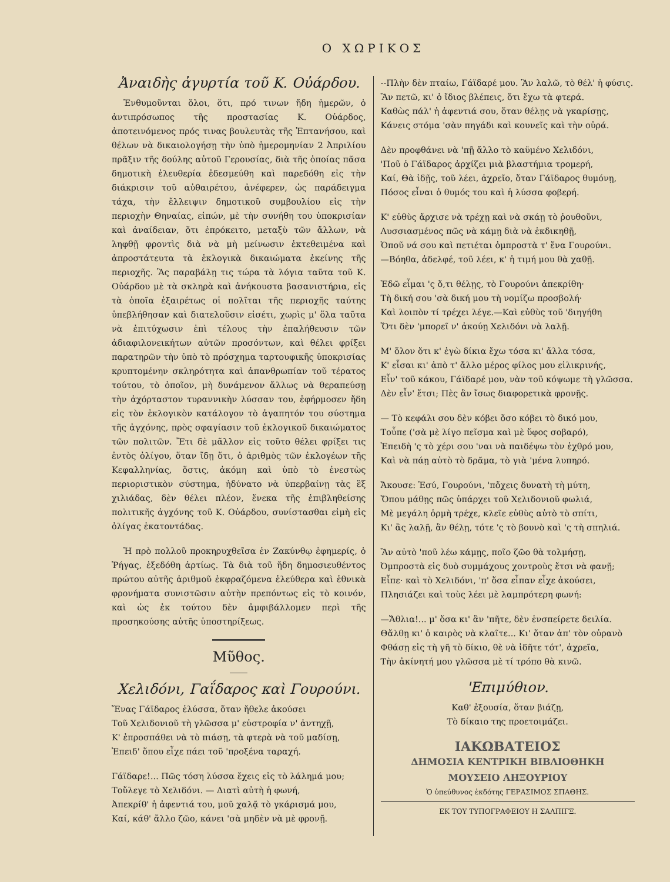Ο ΧΩΡΙΚΟΣ
Ἀναιδὴς ἀγυρτία τοῦ Κ. Οὐάρδου.
Ἐνθυμοῦνται ὅλοι, ὅτι, πρό τινων ἤδη ἡμερῶν, ὁ ἀντιπρόσωπος τῆς προστασίας Κ. Οὐάρδος, ἀποτεινόμενος πρός τινας βουλευτὰς τῆς Ἑπτανήσου, καὶ θέλων νὰ δικαιολογήσῃ τὴν ὑπὸ ἡμερομηνίαν 2 Ἀπριλίου πρᾶξιν τῆς δούλης αὐτοῦ Γερουσίας, διὰ τῆς ὁποίας πᾶσα δημοτικὴ ἐλευθερία ἐδεσμεύθη καὶ παρεδόθη εἰς τὴν διάκρισιν τοῦ αὐθαιρέτου, ἀνέφερεν, ὡς παράδειγμα τάχα, τὴν ἔλλειψιν δημοτικοῦ συμβουλίου εἰς τὴν περιοχὴν Θηναίας, εἰπών, μὲ τὴν συνήθη του ὑποκρισίαν καὶ ἀναίδειαν, ὅτι ἐπρόκειτο, μεταξὺ τῶν ἄλλων, νὰ ληφθῇ φροντὶς διὰ νὰ μὴ μείνωσιν ἐκτεθειμένα καὶ ἀπροστάτευτα τὰ ἐκλογικὰ δικαιώματα ἐκείνης τῆς περιοχῆς. Ἂς παραβάλῃ τις τώρα τὰ λόγια ταῦτα τοῦ Κ. Οὐάρδου μὲ τὰ σκληρὰ καὶ ἀνήκουστα βασανιστήρια, εἰς τὰ ὁποῖα ἐξαιρέτως οἱ πολῖται τῆς περιοχῆς ταύτης ὑπεβλήθησαν καὶ διατελοῦσιν εἰσέτι, χωρὶς μ' ὅλα ταῦτα νὰ ἐπιτύχωσιν ἐπὶ τέλους τὴν ἐπαλήθευσιν τῶν ἀδιαφιλονεικήτων αὐτῶν προσόντων, καὶ θέλει φρίξει παρατηρῶν τὴν ὑπὸ τὸ πρόσχημα ταρτουφικῆς ὑποκρισίας κρυπτομένην σκληρότητα καὶ ἀπανθρωπίαν τοῦ τέρατος τούτου, τὸ ὁποῖον, μὴ δυνάμενον ἄλλως νὰ θεραπεύσῃ τὴν ἀχόρταστον τυραννικὴν λύσσαν του, ἐφήρμοσεν ἤδη εἰς τὸν ἐκλογικὸν κατάλογον τὸ ἀγαπητόν του σύστημα τῆς ἀγχόνης, πρὸς σφαγίασιν τοῦ ἐκλογικοῦ δικαιώματος τῶν πολιτῶν. Ἔτι δὲ μᾶλλον εἰς τοῦτο θέλει φρίξει τις ἐντὸς ὀλίγου, ὅταν ἴδῃ ὅτι, ὁ ἀριθμὸς τῶν ἐκλογέων τῆς Κεφαλληνίας, ὅστις, ἀκόμη καὶ ὑπὸ τὸ ἐνεστὼς περιοριστικὸν σύστημα, ἠδύνατο νὰ ὑπερβαίνῃ τὰς ἓξ χιλιάδας, δὲν θέλει πλέον, ἕνεκα τῆς ἐπιβληθείσης πολιτικῆς ἀγχόνης τοῦ Κ. Οὐάρδου, συνίστασθαι εἰμὴ εἰς ὀλίγας ἑκατοντάδας.
Ἡ πρὸ πολλοῦ προκηρυχθεῖσα ἐν Ζακύνθῳ ἐφημερίς, ὁ Ῥήγας, ἐξεδόθη ἀρτίως. Τὰ διὰ τοῦ ἤδη δημοσιευθέντος πρώτου αὐτῆς ἀριθμοῦ ἐκφραζόμενα ἐλεύθερα καὶ ἐθνικὰ φρονήματα συνιστῶσιν αὐτὴν πρεπόντως εἰς τὸ κοινόν, καὶ ὡς ἐκ τούτου δὲν ἀμφιβάλλομεν περὶ τῆς προσηκούσης αὐτῆς ὑποστηρίξεως.
Μῦθος.
Χελιδόνι, Γαΐδαρος καὶ Γουρούνι.
Ἕνας Γάϊδαρος ἐλύσσα, ὅταν ἤθελε ἀκούσει
Τοῦ Χελιδονιοῦ τὴ γλῶσσα μ' εὐστροφία ν' ἀντηχῇ,
Κ' ἐπροσπάθει νὰ τὸ πιάσῃ, τὰ φτερὰ νὰ τοῦ μαδίσῃ,
Ἐπειδ' ὅπου εἶχε πάει τοῦ 'προξένα ταραχή.
Γάϊδαρε!... Πῶς τόση λύσσα ἔχεις εἰς τὸ λάλημά μου;
Τοὔλεγε τὸ Χελιδόνι. — Διατὶ αὐτὴ ἡ φωνή,
Ἀπεκρίθ' ἡ ἀφεντιά του, μοῦ χαλᾷ τὸ γκάρισμά μου,
Καί, κάθ' ἄλλο ζῶο, κάνει 'σὰ μηδὲν νὰ μὲ φρονῇ.
--Πλὴν δὲν πταίω, Γάϊδαρέ μου. Ἂν λαλῶ, τὸ θέλ' ἡ φύσις.
Ἂν πετῶ, κι' ὁ ἴδιος βλέπεις, ὅτι ἔχω τὰ φτερά.
Καθὼς πάλ' ἡ ἀφεντιά σου, ὅταν θέλῃς νὰ γκαρίσῃς,
Κάνεις στόμα 'σὰν πηγάδι καὶ κουνεῖς καὶ τὴν οὐρά.
Δὲν προφθάνει νὰ 'πῇ ἄλλο τὸ καϋμένο Χελιδόνι,
'Ποῦ ὁ Γάϊδαρος ἀρχίζει μιὰ βλαστήμια τρομερή,
Καί, Θὰ ἰδῇς, τοῦ λέει, ἀχρεῖο, ὅταν Γάϊδαρος θυμόνῃ,
Πόσος εἶναι ὁ θυμός του καὶ ἡ λύσσα φοβερή.
Κ' εὐθὺς ἄρχισε νὰ τρέχῃ καὶ νὰ σκάῃ τὸ ῥουθοῦνι,
Λυσσιασμένος πῶς νὰ κάμῃ διὰ νὰ ἐκδικηθῇ,
Ὁποῦ νά σου καὶ πετιέται ὀμπροστὰ τ' ἕνα Γουρούνι.
—Βόηθα, ἀδελφέ, τοῦ λέει, κ' ἡ τιμή μου θὰ χαθῇ.
Ἐδῶ εἶμαι 'ς ὅ,τι θέλῃς, τὸ Γουρούνι ἀπεκρίθη·
Τὴ δική σου 'σὰ δική μου τὴ νομίζω προσβολή·
Καὶ λοιπὸν τί τρέχει λέγε.—Καὶ εὐθὺς τοῦ 'διηγήθη
Ὅτι δὲν 'μπορεῖ ν' ἀκούῃ Χελιδόνι νὰ λαλῇ.
Μ' ὅλον ὅτι κ' ἐγὼ δίκια ἔχω τόσα κι' ἄλλα τόσα,
Κ' εἶσαι κι' ἀπὸ τ' ἄλλο μέρος φίλος μου εἰλικρινής,
Εἶν' τοῦ κάκου, Γάϊδαρέ μου, νὰν τοῦ κόψωμε τὴ γλῶσσα.
Δὲν εἶν' ἔτσι; Πὲς ἂν ἴσως διαφορετικὰ φρονῇς.
— Τὸ κεφάλι σου δὲν κόβει ὅσο κόβει τὸ δικό μου,
Τοὖπε ('σὰ μὲ λίγο πεῖσμα καὶ μὲ ὕφος σοβαρό),
Ἐπειδὴ 'ς τὸ χέρι σου 'ναι νὰ παιδέψω τὸν ἐχθρό μου,
Καὶ νὰ πάῃ αὐτὸ τὸ δρᾶμα, τὸ γιὰ 'μένα λυπηρό.
Ἄκουσε: Ἐσύ, Γουρούνι, 'πὄχεις δυνατὴ τὴ μύτη,
Ὅπου μάθῃς πῶς ὑπάρχει τοῦ Χελιδονιοῦ φωλιά,
Μὲ μεγάλη ὁρμὴ τρέχε, κλεῖε εὐθὺς αὐτὸ τὸ σπίτι,
Κι' ἂς λαλῇ, ἂν θέλῃ, τότε 'ς τὸ βουνὸ καὶ 'ς τὴ σπηλιά.
Ἂν αὐτὸ 'ποῦ λέω κάμῃς, ποῖο ζῶο θὰ τολμήσῃ,
Ὀμπροστὰ εἰς δυὸ συμμάχους χοντροὺς ἔτσι νὰ φανῇ;
Εἶπε· καὶ τὸ Χελιδόνι, 'π' ὅσα εἶπαν εἶχε ἀκούσει,
Πλησιάζει καὶ τοὺς λέει μὲ λαμπρότερη φωνή:
—Ἄθλια!... μ' ὅσα κι' ἂν 'πῆτε, δὲν ἐνσπείρετε δειλία.
Θἄλθῃ κι' ὁ καιρὸς νὰ κλαῖτε... Κι' ὅταν ἀπ' τὸν οὐρανὸ
Φθάσῃ εἰς τὴ γῆ τὸ δίκιο, θὲ νὰ ἰδῆτε τότ', ἀχρεῖα,
Τὴν ἀκίνητή μου γλῶσσα μὲ τί τρόπο θὰ κινῶ.
'Επιμύθιον.
Καθ' ἐξουσία, ὅταν βιάζῃ,
Τὸ δίκαιο της προετοιμάζει.
ΙΑΚΩΒΑΤΕΙΟΣ
ΔΗΜΟΣΙΑ ΚΕΝΤΡΙΚΗ ΒΙΒΛΙΟΘΗΚΗ
ΜΟΥΣΕΙΟ ΛΗΞΟΥΡΙΟΥ
Ὁ ὑπεύθυνος ἐκδότης ΓΕΡΑΣΙΜΟΣ ΣΠΑΘΗΣ.
ΕΚ ΤΟΥ ΤΥΠΟΓΡΑΦΕΙΟΥ Η ΣΑΛΠΙΓΞ.